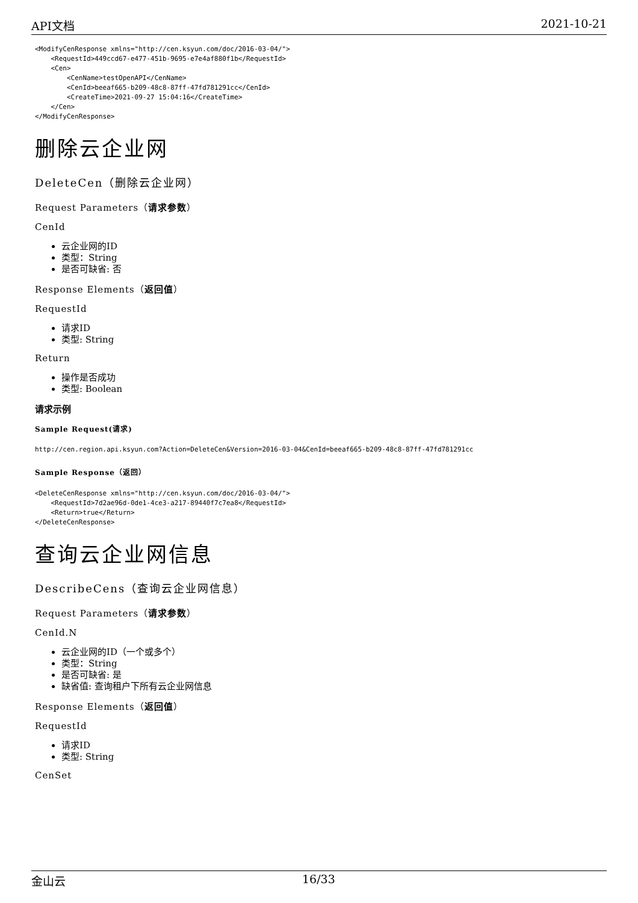API文档 2021-10-21
<ModifyCenResponse xmlns="http://cen.ksyun.com/doc/2016-03-04/">
    <RequestId>449ccd67-e477-451b-9695-e7e4af880f1b</RequestId>
    <Cen>
        <CenName>testOpenAPI</CenName>
        <CenId>beeaf665-b209-48c8-87ff-47fd781291cc</CenId>
        <CreateTime>2021-09-27 15:04:16</CreateTime>
    </Cen>
</ModifyCenResponse>
删除云企业网
DeleteCen（删除云企业网）
Request Parameters（请求参数）
CenId
云企业网的ID
类型：String
是否可缺省: 否
Response Elements（返回值）
RequestId
请求ID
类型: String
Return
操作是否成功
类型: Boolean
请求示例
Sample Request(请求)
http://cen.region.api.ksyun.com?Action=DeleteCen&Version=2016-03-04&CenId=beeaf665-b209-48c8-87ff-47fd781291cc
Sample Response（返回）
<DeleteCenResponse xmlns="http://cen.ksyun.com/doc/2016-03-04/">
    <RequestId>7d2ae96d-0de1-4ce3-a217-89440f7c7ea8</RequestId>
    <Return>true</Return>
</DeleteCenResponse>
查询云企业网信息
DescribeCens（查询云企业网信息）
Request Parameters（请求参数）
CenId.N
云企业网的ID（一个或多个）
类型：String
是否可缺省: 是
缺省值: 查询租户下所有云企业网信息
Response Elements（返回值）
RequestId
请求ID
类型: String
CenSet
金山云 16/33